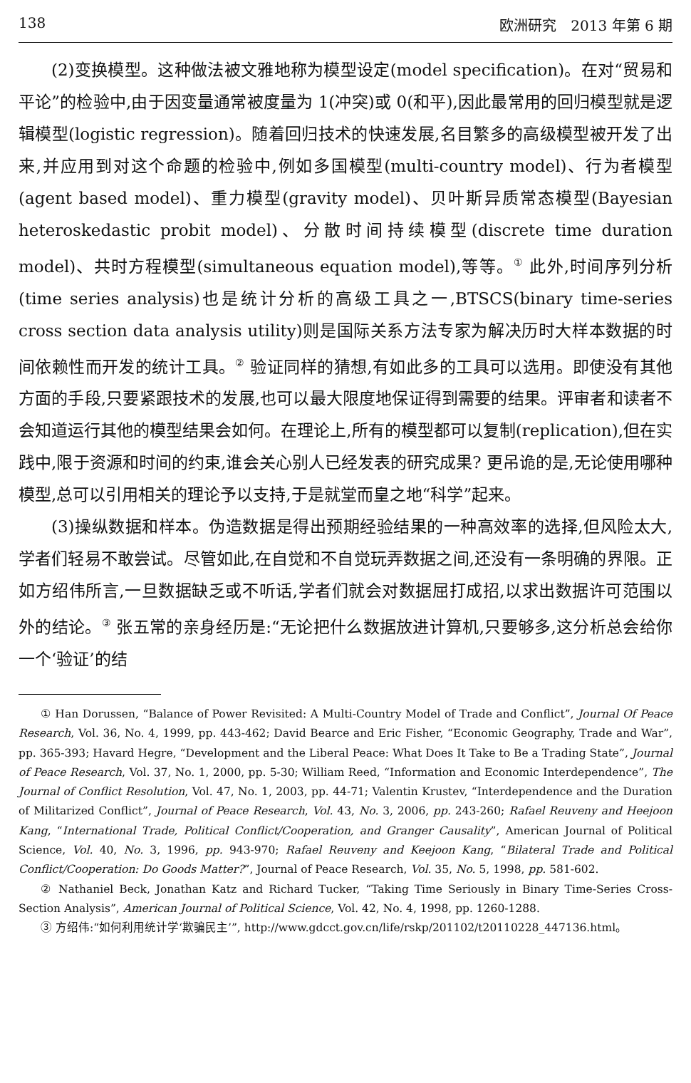138 欧洲研究　2013 年第 6 期
(2)变换模型。这种做法被文雅地称为模型设定(model specification)。在对“贸易和平论”的检验中,由于因变量通常被度量为 1(冲突)或 0(和平),因此最常用的回归模型就是逻辑模型(logistic regression)。随着回归技术的快速发展,名目繁多的高级模型被开发了出来,并应用到对这个命题的检验中,例如多国模型(multi-country model)、行为者模型(agent based model)、重力模型(gravity model)、贝叶斯异质常态模型(Bayesian heteroskedastic probit model)、分散时间持续模型(discrete time duration model)、共时方程模型(simultaneous equation model),等等。<sup>①</sup> 此外,时间序列分析(time series analysis)也是统计分析的高级工具之一,BTSCS(binary time-series cross section data analysis utility)则是国际关系方法专家为解决历时大样本数据的时间依赖性而开发的统计工具。<sup>②</sup> 验证同样的猜想,有如此多的工具可以选用。即使没有其他方面的手段,只要紧跟技术的发展,也可以最大限度地保证得到需要的结果。评审者和读者不会知道运行其他的模型结果会如何。在理论上,所有的模型都可以复制(replication),但在实践中,限于资源和时间的约束,谁会关心别人已经发表的研究成果? 更吊诡的是,无论使用哪种模型,总可以引用相关的理论予以支持,于是就堂而皇之地“科学”起来。
(3)操纵数据和样本。伪造数据是得出预期经验结果的一种高效率的选择,但风险太大,学者们轻易不敢尝试。尽管如此,在自觉和不自觉玩弄数据之间,还没有一条明确的界限。正如方绍伟所言,一旦数据缺乏或不听话,学者们就会对数据屈打成招,以求出数据许可范围以外的结论。<sup>③</sup> 张五常的亲身经历是:“无论把什么数据放进计算机,只要够多,这分析总会给你一个‘验证’的结
① Han Dorussen, “Balance of Power Revisited: A Multi-Country Model of Trade and Conflict”, Journal Of Peace Research, Vol. 36, No. 4, 1999, pp. 443-462; David Bearce and Eric Fisher, “Economic Geography, Trade and War”, pp. 365-393; Havard Hegre, “Development and the Liberal Peace: What Does It Take to Be a Trading State”, Journal of Peace Research, Vol. 37, No. 1, 2000, pp. 5-30; William Reed, “Information and Economic Interdependence”, The Journal of Conflict Resolution, Vol. 47, No. 1, 2003, pp. 44-71; Valentin Krustev, “Interdependence and the Duration of Militarized Conflict”, Journal of Peace Research, Vol. 43, No. 3, 2006, pp. 243-260; Rafael Reuveny and Heejoon Kang, “International Trade, Political Conflict/Cooperation, and Granger Causality”, American Journal of Political Science, Vol. 40, No. 3, 1996, pp. 943-970; Rafael Reuveny and Keejoon Kang, “Bilateral Trade and Political Conflict/Cooperation: Do Goods Matter?”, Journal of Peace Research, Vol. 35, No. 5, 1998, pp. 581-602.
② Nathaniel Beck, Jonathan Katz and Richard Tucker, “Taking Time Seriously in Binary Time-Series Cross-Section Analysis”, American Journal of Political Science, Vol. 42, No. 4, 1998, pp. 1260-1288.
③ 方绍伟:“如何利用统计学‘欺骗民主’”, http://www.gdcct.gov.cn/life/rskp/201102/t20110228_447136.html。